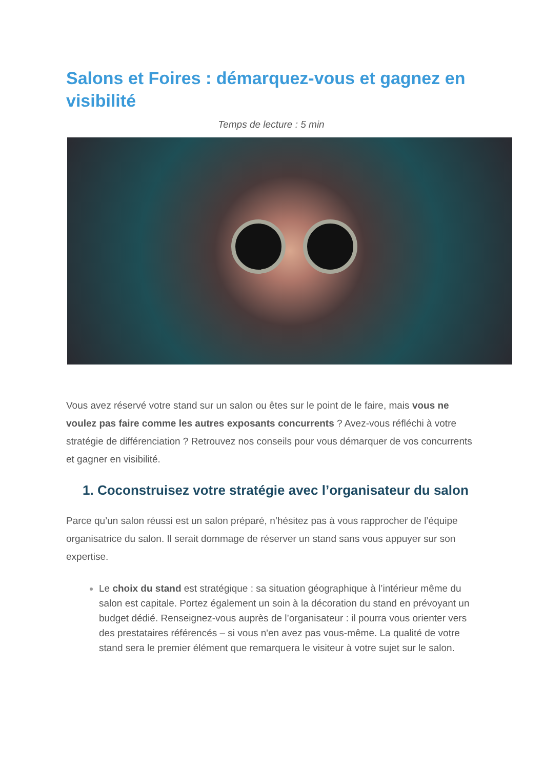Salons et Foires : démarquez-vous et gagnez en visibilité
Temps de lecture : 5 min
Vous avez réservé votre stand sur un salon ou êtes sur le point de le faire, mais vous ne voulez pas faire comme les autres exposants concurrents ? Avez-vous réfléchi à votre stratégie de différenciation ? Retrouvez nos conseils pour vous démarquer de vos concurrents et gagner en visibilité.
1. Coconstruisez votre stratégie avec l’organisateur du salon
Parce qu’un salon réussi est un salon préparé, n’hésitez pas à vous rapprocher de l’équipe organisatrice du salon. Il serait dommage de réserver un stand sans vous appuyer sur son expertise.
Le choix du stand est stratégique : sa situation géographique à l’intérieur même du salon est capitale. Portez également un soin à la décoration du stand en prévoyant un budget dédié. Renseignez-vous auprès de l’organisateur : il pourra vous orienter vers des prestataires référencés – si vous n'en avez pas vous-même. La qualité de votre stand sera le premier élément que remarquera le visiteur à votre sujet sur le salon.